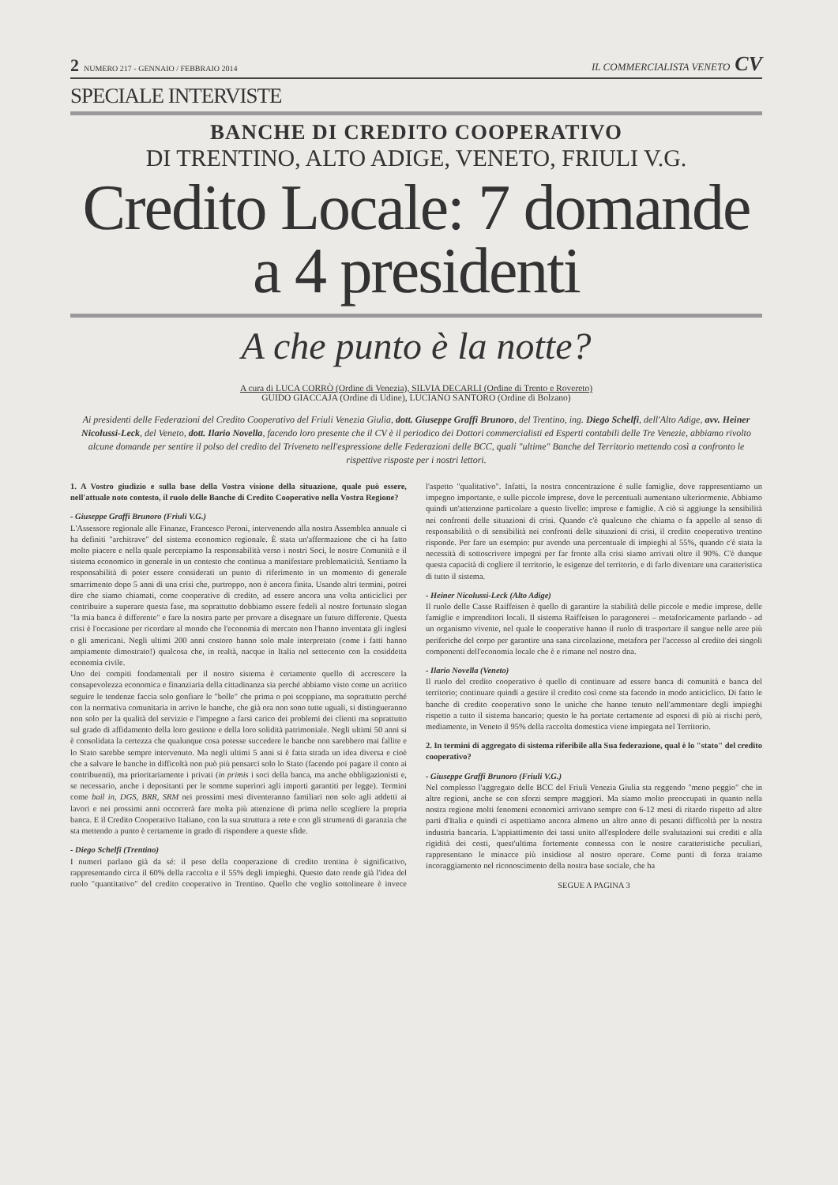2 NUMERO 217 - GENNAIO / FEBBRAIO 2014
IL COMMERCIALISTA VENETO CV
SPECIALE INTERVISTE
BANCHE DI CREDITO COOPERATIVO
DI TRENTINO, ALTO ADIGE, VENETO, FRIULI V.G.
Credito Locale: 7 domande
a 4 presidenti
A che punto è la notte?
A cura di LUCA CORRÒ (Ordine di Venezia), SILVIA DECARLI (Ordine di Trento e Rovereto)
GUIDO GIACCAJA (Ordine di Udine), LUCIANO SANTORO (Ordine di Bolzano)
Ai presidenti delle Federazioni del Credito Cooperativo del Friuli Venezia Giulia, dott. Giuseppe Graffi Brunoro, del Trentino, ing. Diego Schelfi, dell'Alto Adige, avv. Heiner Nicolussi-Leck, del Veneto, dott. Ilario Novella, facendo loro presente che il CV è il periodico dei Dottori commercialisti ed Esperti contabili delle Tre Venezie, abbiamo rivolto alcune domande per sentire il polso del credito del Triveneto nell'espressione delle Federazioni delle BCC, quali "ultime" Banche del Territorio mettendo così a confronto le rispettive risposte per i nostri lettori.
1. A Vostro giudizio e sulla base della Vostra visione della situazione, quale può essere, nell'attuale noto contesto, il ruolo delle Banche di Credito Cooperativo nella Vostra Regione?
- Giuseppe Graffi Brunoro (Friuli V.G.)
L'Assessore regionale alle Finanze, Francesco Peroni, intervenendo alla nostra Assemblea annuale ci ha definiti "architrave" del sistema economico regionale. È stata un'affermazione che ci ha fatto molto piacere e nella quale percepiamo la responsabilità verso i nostri Soci, le nostre Comunità e il sistema economico in generale in un contesto che continua a manifestare problematicità. Sentiamo la responsabilità di poter essere considerati un punto di riferimento in un momento di generale smarrimento dopo 5 anni di una crisi che, purtroppo, non è ancora finita. Usando altri termini, potrei dire che siamo chiamati, come cooperative di credito, ad essere ancora una volta anticiclici per contribuire a superare questa fase, ma soprattutto dobbiamo essere fedeli al nostro fortunato slogan "la mia banca è differente" e fare la nostra parte per provare a disegnare un futuro differente. Questa crisi è l'occasione per ricordare al mondo che l'economia di mercato non l'hanno inventata gli inglesi o gli americani. Negli ultimi 200 anni costoro hanno solo male interpretato (come i fatti hanno ampiamente dimostrato!) qualcosa che, in realtà, nacque in Italia nel settecento con la cosiddetta economia civile.
Uno dei compiti fondamentali per il nostro sistema è certamente quello di accrescere la consapevolezza economica e finanziaria della cittadinanza sia perché abbiamo visto come un acritico seguire le tendenze faccia solo gonfiare le "bolle" che prima o poi scoppiano, ma soprattutto perché con la normativa comunitaria in arrivo le banche, che già ora non sono tutte uguali, si distingueranno non solo per la qualità del servizio e l'impegno a farsi carico dei problemi dei clienti ma soprattutto sul grado di affidamento della loro gestione e della loro solidità patrimoniale. Negli ultimi 50 anni si è consolidata la certezza che qualunque cosa potesse succedere le banche non sarebbero mai fallite e lo Stato sarebbe sempre intervenuto. Ma negli ultimi 5 anni si è fatta strada un idea diversa e cioè che a salvare le banche in difficoltà non può più pensarci solo lo Stato (facendo poi pagare il conto ai contribuenti), ma prioritariamente i privati (in primis i soci della banca, ma anche obbligazionisti e, se necessario, anche i depositanti per le somme superiori agli importi garantiti per legge). Termini come bail in, DGS, BRR, SRM nei prossimi mesi diventeranno familiari non solo agli addetti ai lavori e nei prossimi anni occorrerà fare molta più attenzione di prima nello scegliere la propria banca. E il Credito Cooperativo Italiano, con la sua struttura a rete e con gli strumenti di garanzia che sta mettendo a punto è certamente in grado di rispondere a queste sfide.
- Diego Schelfi (Trentino)
I numeri parlano già da sé: il peso della cooperazione di credito trentina è significativo, rappresentando circa il 60% della raccolta e il 55% degli impieghi. Questo dato rende già l'idea del ruolo "quantitativo" del credito cooperativo in Trentino. Quello che voglio sottolineare è invece l'aspetto "qualitativo". Infatti, la nostra concentrazione è sulle famiglie, dove rappresentiamo un impegno importante, e sulle piccole imprese, dove le percentuali aumentano ulteriormente. Abbiamo quindi un'attenzione particolare a questo livello: imprese e famiglie. A ciò si aggiunge la sensibilità nei confronti delle situazioni di crisi. Quando c'è qualcuno che chiama o fa appello al senso di responsabilità o di sensibilità nei confronti delle situazioni di crisi, il credito cooperativo trentino risponde. Per fare un esempio: pur avendo una percentuale di impieghi al 55%, quando c'è stata la necessità di sottoscrivere impegni per far fronte alla crisi siamo arrivati oltre il 90%. C'è dunque questa capacità di cogliere il territorio, le esigenze del territorio, e di farlo diventare una caratteristica di tutto il sistema.
- Heiner Nicolussi-Leck (Alto Adige)
Il ruolo delle Casse Raiffeisen è quello di garantire la stabilità delle piccole e medie imprese, delle famiglie e imprenditori locali. Il sistema Raiffeisen lo paragonerei – metaforicamente parlando - ad un organismo vivente, nel quale le cooperative hanno il ruolo di trasportare il sangue nelle aree più periferiche del corpo per garantire una sana circolazione, metafora per l'accesso al credito dei singoli componenti dell'economia locale che è e rimane nel nostro dna.
- Ilario Novella (Veneto)
Il ruolo del credito cooperativo è quello di continuare ad essere banca di comunità e banca del territorio; continuare quindi a gestire il credito così come sta facendo in modo anticiclico. Di fatto le banche di credito cooperativo sono le uniche che hanno tenuto nell'ammontare degli impieghi rispetto a tutto il sistema bancario; questo le ha portate certamente ad esporsi di più ai rischi però, mediamente, in Veneto il 95% della raccolta domestica viene impiegata nel Territorio.
2. In termini di aggregato di sistema riferibile alla Sua federazione, qual è lo "stato" del credito cooperativo?
- Giuseppe Graffi Brunoro (Friuli V.G.)
Nel complesso l'aggregato delle BCC del Friuli Venezia Giulia sta reggendo "meno peggio" che in altre regioni, anche se con sforzi sempre maggiori. Ma siamo molto preoccupati in quanto nella nostra regione molti fenomeni economici arrivano sempre con 6-12 mesi di ritardo rispetto ad altre parti d'Italia e quindi ci aspettiamo ancora almeno un altro anno di pesanti difficoltà per la nostra industria bancaria. L'appiattimento dei tassi unito all'esplodere delle svalutazioni sui crediti e alla rigidità dei costi, quest'ultima fortemente connessa con le nostre caratteristiche peculiari, rappresentano le minacce più insidiose al nostro operare. Come punti di forza traiamo incoraggiamento nel riconoscimento della nostra base sociale, che ha
SEGUE A PAGINA 3